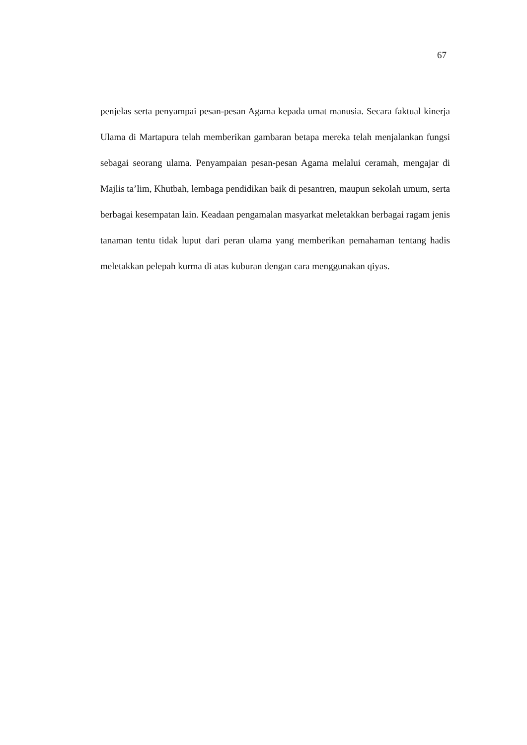67
penjelas serta penyampai pesan-pesan Agama kepada umat manusia. Secara faktual kinerja Ulama di Martapura telah memberikan gambaran betapa mereka telah menjalankan fungsi sebagai seorang ulama. Penyampaian pesan-pesan Agama melalui ceramah, mengajar di Majlis ta’lim, Khutbah, lembaga pendidikan baik di pesantren, maupun sekolah umum, serta berbagai kesempatan lain. Keadaan pengamalan masyarkat meletakkan berbagai ragam jenis tanaman tentu tidak luput dari peran ulama yang memberikan pemahaman tentang hadis meletakkan pelepah kurma di atas kuburan dengan cara menggunakan qiyas.